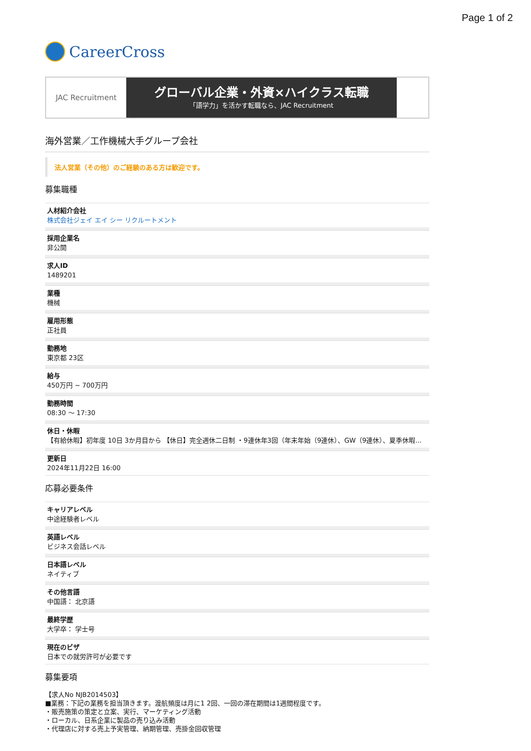Page 1 of 2
CareerCross
JAC Recruitment
グローバル企業・外資×ハイクラス転職
「語学力」を活かす転職なら、JAC Recruitment
海外営業／工作機械大手グループ会社
法人営業（その他）のご経験のある方は歓迎です。
募集職種
人材紹介会社
株式会社ジェイ エイ シー リクルートメント
採用企業名
非公開
求人ID
1489201
業種
機械
雇用形態
正社員
勤務地
東京都 23区
給与
450万円 ~ 700万円
勤務時間
08:30 〜 17:30
休日・休暇
【有給休暇】初年度 10日 3か月目から 【休日】完全週休二日制 ・9連休年3回（年末年始（9連休）、GW（9連休）、夏季休暇...
更新日
2024年11月22日 16:00
応募必要条件
キャリアレベル
中途経験者レベル
英語レベル
ビジネス会話レベル
日本語レベル
ネイティブ
その他言語
中国語： 北京語
最終学歴
大学卒： 学士号
現在のビザ
日本での就労許可が必要です
募集要項
【求人No NJB2014503】
■業務：下記の業務を担当頂きます。渡航頻度は月に1 2回、一回の滞在期間は1週間程度です。
・販売施策の策定と立案、実行、マーケティング活動
・ローカル、日系企業に製品の売り込み活動
・代理店に対する売上予実管理、納期管理、売掛金回収管理